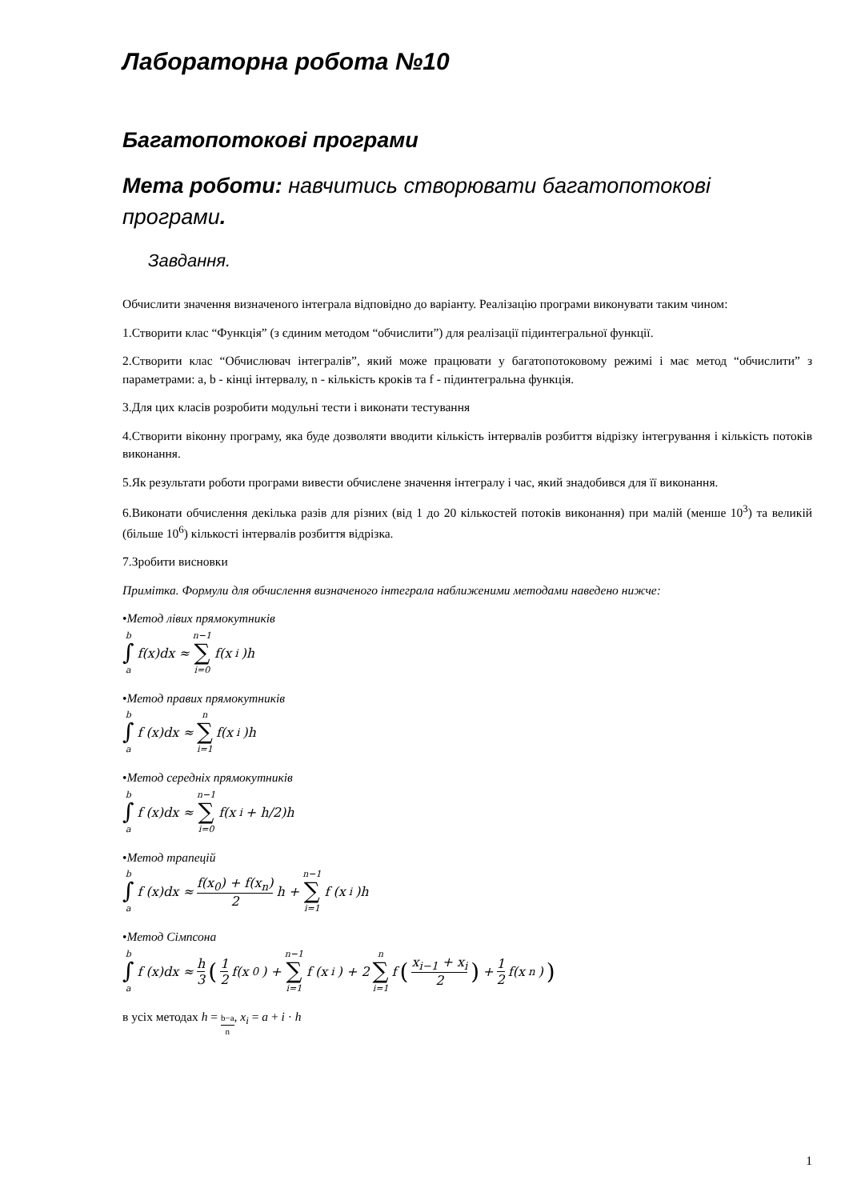Лабораторна робота №10
Багатопотокові програми
Мета роботи: навчитись створювати багатопотокові програми.
Завдання.
Обчислити значення визначеного інтеграла відповідно до варіанту. Реалізацію програми виконувати таким чином:
1.Створити клас “Функція” (з єдиним методом “обчислити”) для реалізації підинтегральної функції.
2.Створити клас “Обчислювач інтегралів”, який може працювати у багатопотоковому режимі і має метод “обчислити” з параметрами: a, b - кінці інтервалу, n - кількість кроків та f - підинтегральна функція.
3.Для цих класів розробити модульні тести і виконати тестування
4.Створити віконну програму, яка буде дозволяти вводити кількість інтервалів розбиття відрізку інтегрування і кількість потоків виконання.
5.Як результати роботи програми вивести обчислене значення інтегралу і час, який знадобився для її виконання.
6.Виконати обчислення декілька разів для різних (від 1 до 20 кількостей потоків виконання) при малій (менше 10<sup>3</sup>) та великій (більше 10<sup>6</sup>) кількості інтервалів розбиття відрізка.
7.Зробити висновки
Примітка. Формули для обчислення визначеного інтеграла наближеними методами наведено нижче:
•Метод лівих прямокутників
b ∫ a f(x)dx ≈ n−1 ∑ i=0 f(x<sub>i</sub>)h
•Метод правих прямокутників
b ∫ a f (x)dx ≈ n ∑ i=1 f(x<sub>i</sub>)h
•Метод середніх прямокутників
b ∫ a f (x)dx ≈ n−1 ∑ i=0 f(x<sub>i</sub> + h/2)h
•Метод трапецій
b ∫ a f (x)dx ≈ f(x<sub>0</sub>) + f(x<sub>n</sub>) 2 h + n−1 ∑ i=1 f (x<sub>i</sub>)h
•Метод Сімпсона
b ∫ a f (x)dx ≈ h 3 (1 2 f(x<sub>0</sub>) + n−1 ∑ i=1 f (x<sub>i</sub>) + 2 n ∑ i=1 f (x<sub>i−1</sub> + x<sub>i</sub> 2) + 1 2 f(x<sub>n</sub>))
в усіх методах h = b−a n, x<sub>i</sub> = a + i · h
1